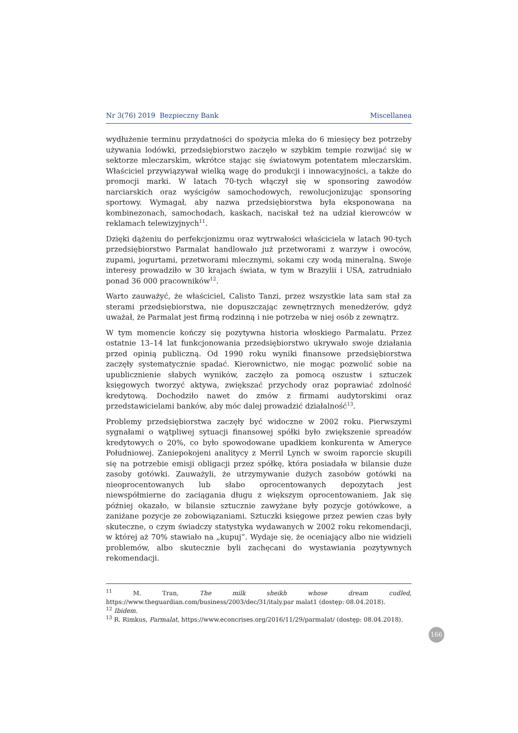Nr 3(76) 2019 Bezpieczny Bank Miscellanea
wydłużenie terminu przydatności do spożycia mleka do 6 miesięcy bez potrzeby używania lodówki, przedsiębiorstwo zaczęło w szybkim tempie rozwijać się w sektorze mleczarskim, wkrótce stając się światowym potentatem mleczarskim. Właściciel przywiązywał wielką wagę do produkcji i innowacyjności, a także do promocji marki. W latach 70-tych włączył się w sponsoring zawodów narciarskich oraz wyścigów samochodowych, rewolucjonizując sponsoring sportowy. Wymagał, aby nazwa przedsiębiorstwa była eksponowana na kombinezonach, samochodach, kaskach, naciskał też na udział kierowców w reklamach telewizyjnych<sup>11</sup>.
Dzięki dążeniu do perfekcjonizmu oraz wytrwałości właściciela w latach 90-tych przedsiębiorstwo Parmalat handlowało już przetworami z warzyw i owoców, zupami, jogurtami, przetworami mlecznymi, sokami czy wodą mineralną. Swoje interesy prowadziło w 30 krajach świata, w tym w Brazylii i USA, zatrudniało ponad 36 000 pracowników<sup>12</sup>.
Warto zauważyć, że właściciel, Calisto Tanzi, przez wszystkie lata sam stał za sterami przedsiębiorstwa, nie dopuszczając zewnętrznych menedżerów, gdyż uważał, że Parmalat jest firmą rodzinną i nie potrzeba w niej osób z zewnątrz.
W tym momencie kończy się pozytywna historia włoskiego Parmalatu. Przez ostatnie 13–14 lat funkcjonowania przedsiębiorstwo ukrywało swoje działania przed opinią publiczną. Od 1990 roku wyniki finansowe przedsiębiorstwa zaczęły systematycznie spadać. Kierownictwo, nie mogąc pozwolić sobie na upublicznienie słabych wyników, zaczęło za pomocą oszustw i sztuczek księgowych tworzyć aktywa, zwiększać przychody oraz poprawiać zdolność kredytową. Dochodziło nawet do zmów z firmami audytorskimi oraz przedstawicielami banków, aby móc dalej prowadzić działalność<sup>13</sup>.
Problemy przedsiębiorstwa zaczęły być widoczne w 2002 roku. Pierwszymi sygnałami o wątpliwej sytuacji finansowej spółki było zwiększenie spreadów kredytowych o 20%, co było spowodowane upadkiem konkurenta w Ameryce Południowej. Zaniepokojeni analitycy z Merril Lynch w swoim raporcie skupili się na potrzebie emisji obligacji przez spółkę, która posiadała w bilansie duże zasoby gotówki. Zauważyli, że utrzymywanie dużych zasobów gotówki na nieoprocentowanych lub słabo oprocentowanych depozytach jest niewspółmierne do zaciągania długu z większym oprocentowaniem. Jak się później okazało, w bilansie sztucznie zawyżane były pozycje gotówkowe, a zaniżane pozycje ze zobowiązaniami. Sztuczki księgowe przez pewien czas były skuteczne, o czym świadczy statystyka wydawanych w 2002 roku rekomendacji, w której aż 70% stawiało na „kupuj”. Wydaje się, że oceniający albo nie widzieli problemów, albo skutecznie byli zachęcani do wystawiania pozytywnych rekomendacji.
<sup>11</sup> M. Tran, The milk sheikh whose dream cudled, https://www.theguardian.com/business/2003/dec/31/italy.par malat1 (dostęp: 08.04.2018).
<sup>12</sup> Ibidem.
<sup>13</sup> R. Rimkus, Parmalat, https://www.econcrises.org/2016/11/29/parmalat/ (dostęp: 08.04.2018).
166